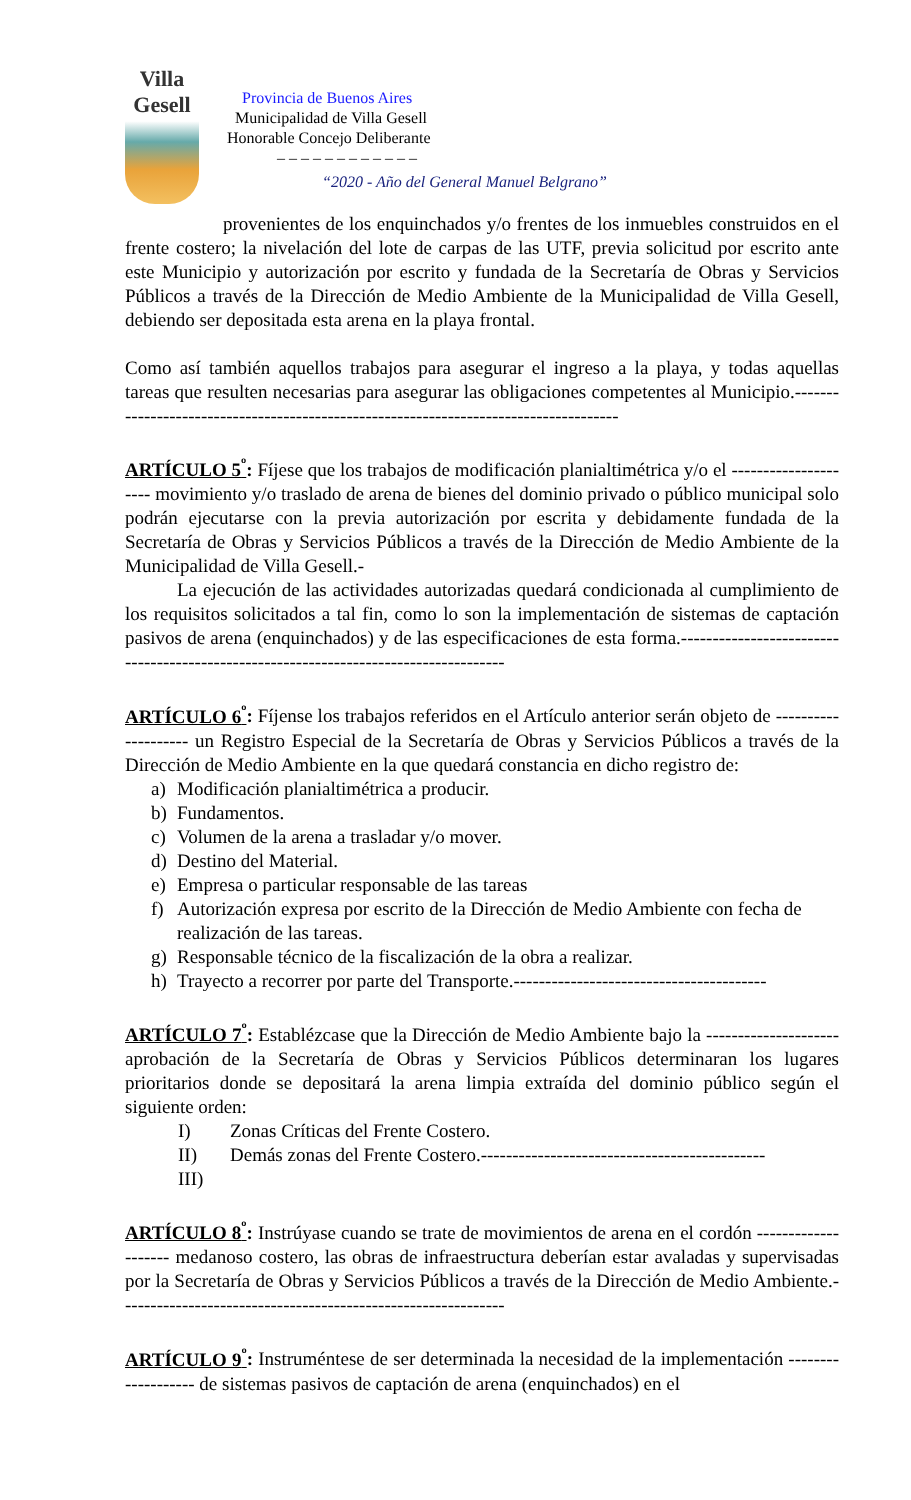Villa Gesell
Provincia de Buenos Aires
Municipalidad de Villa Gesell
Honorable Concejo Deliberante
– – – – – – – – – – – –
“2020 - Año del General Manuel Belgrano”
provenientes de los enquinchados y/o frentes de los inmuebles construidos en el frente costero; la nivelación del lote de carpas de las UTF, previa solicitud por escrito ante este Municipio y autorización por escrito y fundada de la Secretaría de Obras y Servicios Públicos a través de la Dirección de Medio Ambiente de la Municipalidad de Villa Gesell, debiendo ser depositada esta arena en la playa frontal.
Como así también aquellos trabajos para asegurar el ingreso a la playa, y todas aquellas tareas que resulten necesarias para asegurar las obligaciones competentes al Municipio.-------------------------------------------------------------------------------------
ARTÍCULO 5<sup>º</sup>: Fíjese que los trabajos de modificación planialtimétrica y/o el --------------------- movimiento y/o traslado de arena de bienes del dominio privado o público municipal solo podrán ejecutarse con la previa autorización por escrita y debidamente fundada de la Secretaría de Obras y Servicios Públicos a través de la Dirección de Medio Ambiente de la Municipalidad de Villa Gesell.-
La ejecución de las actividades autorizadas quedará condicionada al cumplimiento de los requisitos solicitados a tal fin, como lo son la implementación de sistemas de captación pasivos de arena (enquinchados) y de las especificaciones de esta forma.-------------------------------------------------------------------------------------
ARTÍCULO 6<sup>º</sup>: Fíjense los trabajos referidos en el Artículo anterior serán objeto de -------------------- un Registro Especial de la Secretaría de Obras y Servicios Públicos a través de la Dirección de Medio Ambiente en la que quedará constancia en dicho registro de:
a) Modificación planialtimétrica a producir.
b) Fundamentos.
c) Volumen de la arena a trasladar y/o mover.
d) Destino del Material.
e) Empresa o particular responsable de las tareas
f) Autorización expresa por escrito de la Dirección de Medio Ambiente con fecha de realización de las tareas.
g) Responsable técnico de la fiscalización de la obra a realizar.
h) Trayecto a recorrer por parte del Transporte.----------------------------------------
ARTÍCULO 7<sup>º</sup>: Establézcase que la Dirección de Medio Ambiente bajo la --------------------- aprobación de la Secretaría de Obras y Servicios Públicos determinaran los lugares prioritarios donde se depositará la arena limpia extraída del dominio público según el siguiente orden:
I) Zonas Críticas del Frente Costero.
II) Demás zonas del Frente Costero.---------------------------------------------
III)
ARTÍCULO 8<sup>º</sup>: Instrúyase cuando se trate de movimientos de arena en el cordón -------------------- medanoso costero, las obras de infraestructura deberían estar avaladas y supervisadas por la Secretaría de Obras y Servicios Públicos a través de la Dirección de Medio Ambiente.-------------------------------------------------------------
ARTÍCULO 9<sup>º</sup>: Instruméntese de ser determinada la necesidad de la implementación ------------------- de sistemas pasivos de captación de arena (enquinchados) en el